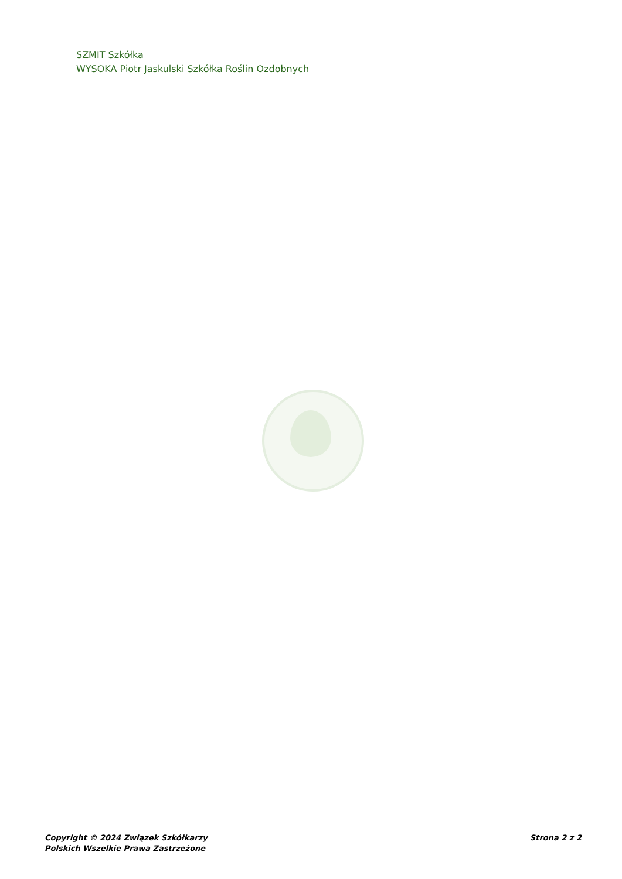SZMIT Szkółka
WYSOKA Piotr Jaskulski Szkółka Roślin Ozdobnych
Copyright © 2024 Związek Szkółkarzy
Polskich Wszelkie Prawa Zastrzeżone
Strona 2 z 2